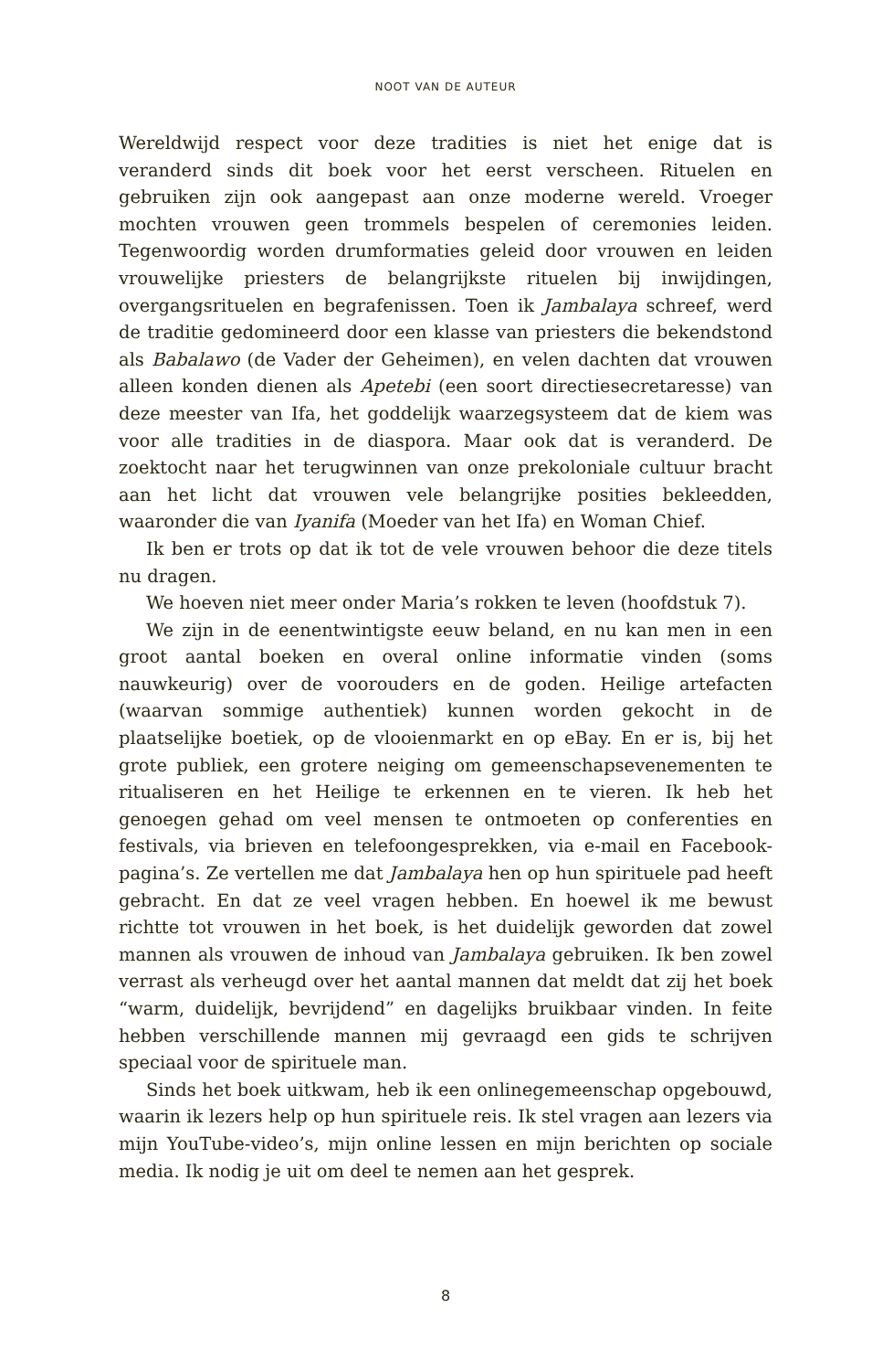NOOT VAN DE AUTEUR
Wereldwijd respect voor deze tradities is niet het enige dat is veranderd sinds dit boek voor het eerst verscheen. Rituelen en gebruiken zijn ook aangepast aan onze moderne wereld. Vroeger mochten vrouwen geen trommels bespelen of ceremonies leiden. Tegenwoordig worden drumformaties geleid door vrouwen en leiden vrouwelijke priesters de belangrijkste rituelen bij inwijdingen, overgangsrituelen en begrafenissen. Toen ik Jambalaya schreef, werd de traditie gedomineerd door een klasse van priesters die bekendstond als Babalawo (de Vader der Geheimen), en velen dachten dat vrouwen alleen konden dienen als Apetebi (een soort directiesecretaresse) van deze meester van Ifa, het goddelijk waarzegsysteem dat de kiem was voor alle tradities in de diaspora. Maar ook dat is veranderd. De zoektocht naar het terugwinnen van onze prekoloniale cultuur bracht aan het licht dat vrouwen vele belangrijke posities bekleedden, waaronder die van Iyanifa (Moeder van het Ifa) en Woman Chief.
Ik ben er trots op dat ik tot de vele vrouwen behoor die deze titels nu dragen.
We hoeven niet meer onder Maria’s rokken te leven (hoofdstuk 7).
We zijn in de eenentwintigste eeuw beland, en nu kan men in een groot aantal boeken en overal online informatie vinden (soms nauwkeurig) over de voorouders en de goden. Heilige artefacten (waarvan sommige authentiek) kunnen worden gekocht in de plaatselijke boetiek, op de vlooienmarkt en op eBay. En er is, bij het grote publiek, een grotere neiging om gemeenschapsevenementen te ritualiseren en het Heilige te erkennen en te vieren. Ik heb het genoegen gehad om veel mensen te ontmoeten op conferenties en festivals, via brieven en telefoongesprekken, via e-mail en Facebook-pagina’s. Ze vertellen me dat Jambalaya hen op hun spirituele pad heeft gebracht. En dat ze veel vragen hebben. En hoewel ik me bewust richtte tot vrouwen in het boek, is het duidelijk geworden dat zowel mannen als vrouwen de inhoud van Jambalaya gebruiken. Ik ben zowel verrast als verheugd over het aantal mannen dat meldt dat zij het boek “warm, duidelijk, bevrijdend” en dagelijks bruikbaar vinden. In feite hebben verschillende mannen mij gevraagd een gids te schrijven speciaal voor de spirituele man.
Sinds het boek uitkwam, heb ik een onlinegemeenschap opgebouwd, waarin ik lezers help op hun spirituele reis. Ik stel vragen aan lezers via mijn YouTube-video’s, mijn online lessen en mijn berichten op sociale media. Ik nodig je uit om deel te nemen aan het gesprek.
8